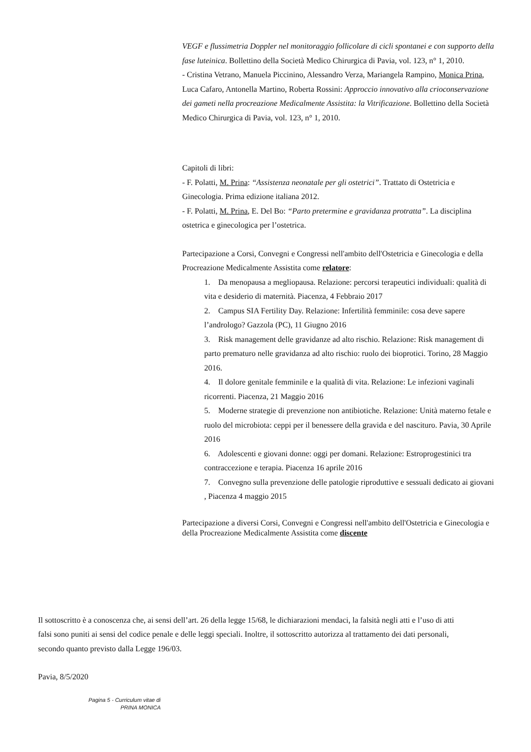VEGF e flussimetria Doppler nel monitoraggio follicolare di cicli spontanei e con supporto della fase luteinica. Bollettino della Società Medico Chirurgica di Pavia, vol. 123, n° 1, 2010.
- Cristina Vetrano, Manuela Piccinino, Alessandro Verza, Mariangela Rampino, Monica Prina, Luca Cafaro, Antonella Martino, Roberta Rossini: Approccio innovativo alla crioconservazione dei gameti nella procreazione Medicalmente Assistita: la Vitrificazione. Bollettino della Società Medico Chirurgica di Pavia, vol. 123, n° 1, 2010.
Capitoli di libri:
- F. Polatti, M. Prina: “Assistenza neonatale per gli ostetrici”. Trattato di Ostetricia e Ginecologia. Prima edizione italiana 2012.
- F. Polatti, M. Prina, E. Del Bo: “Parto pretermine e gravidanza protratta”. La disciplina ostetrica e ginecologica per l’ostetrica.
Partecipazione a Corsi, Convegni e Congressi nell'ambito dell'Ostetricia e Ginecologia e della Procreazione Medicalmente Assistita come relatore:
1. Da menopausa a megliopausa. Relazione: percorsi terapeutici individuali: qualità di vita e desiderio di maternità. Piacenza, 4 Febbraio 2017
2. Campus SIA Fertility Day. Relazione: Infertilità femminile: cosa deve sapere l’andrologo? Gazzola (PC), 11 Giugno 2016
3. Risk management delle gravidanze ad alto rischio. Relazione: Risk management di parto prematuro nelle gravidanza ad alto rischio: ruolo dei bioprotici. Torino, 28 Maggio 2016.
4. Il dolore genitale femminile e la qualità di vita. Relazione: Le infezioni vaginali ricorrenti. Piacenza, 21 Maggio 2016
5. Moderne strategie di prevenzione non antibiotiche. Relazione: Unità materno fetale e ruolo del microbiota: ceppi per il benessere della gravida e del nascituro. Pavia, 30 Aprile 2016
6. Adolescenti e giovani donne: oggi per domani. Relazione: Estroprogestinici tra contraccezione e terapia. Piacenza 16 aprile 2016
7. Convegno sulla prevenzione delle patologie riproduttive e sessuali dedicato ai giovani , Piacenza 4 maggio 2015
Partecipazione a diversi Corsi, Convegni e Congressi nell'ambito dell'Ostetricia e Ginecologia e della Procreazione Medicalmente Assistita come discente
Il sottoscritto è a conoscenza che, ai sensi dell’art. 26 della legge 15/68, le dichiarazioni mendaci, la falsità negli atti e l’uso di atti falsi sono puniti ai sensi del codice penale e delle leggi speciali. Inoltre, il sottoscritto autorizza al trattamento dei dati personali, secondo quanto previsto dalla Legge 196/03.
Pavia, 8/5/2020
Pagina 5 - Curriculum vitae di
PRINA MONICA